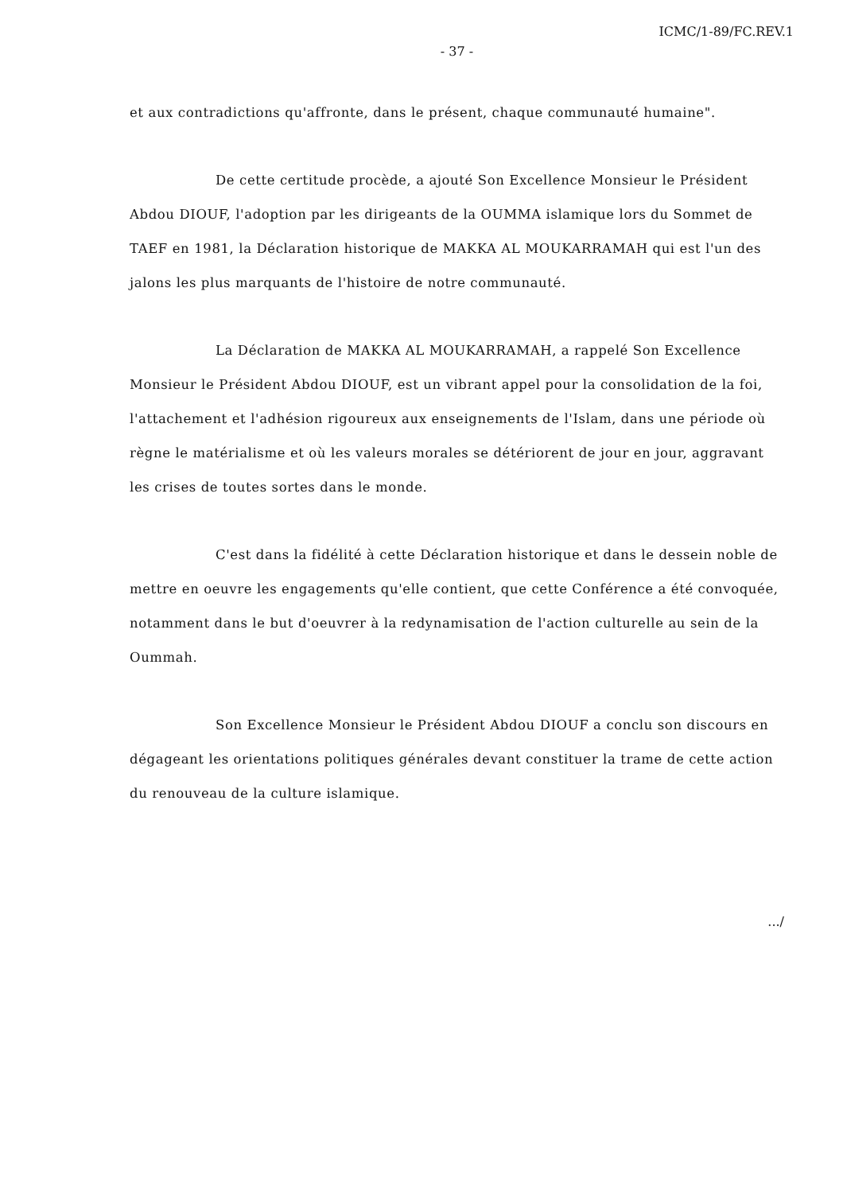ICMC/1-89/FC.REV.1
- 37 -
et aux contradictions qu'affronte, dans le présent, chaque communauté humaine".
De cette certitude procède, a ajouté Son Excellence Monsieur le Président Abdou DIOUF, l'adoption par les dirigeants de la OUMMA islamique lors du Sommet de TAEF en 1981, la Déclaration historique de MAKKA AL MOUKARRAMAH qui est l'un des jalons les plus marquants de l'histoire de notre communauté.
La Déclaration de MAKKA AL MOUKARRAMAH, a rappelé Son Excellence Monsieur le Président Abdou DIOUF, est un vibrant appel pour la consolidation de la foi, l'attachement et l'adhésion rigoureux aux enseignements de l'Islam, dans une période où règne le matérialisme et où les valeurs morales se détériorent de jour en jour, aggravant les crises de toutes sortes dans le monde.
C'est dans la fidélité à cette Déclaration historique et dans le dessein noble de mettre en oeuvre les engagements qu'elle contient, que cette Conférence a été convoquée, notamment dans le but d'oeuvrer à la redynamisation de l'action culturelle au sein de la Oummah.
Son Excellence Monsieur le Président Abdou DIOUF a conclu son discours en dégageant les orientations politiques générales devant constituer la trame de cette action du renouveau de la culture islamique.
.../